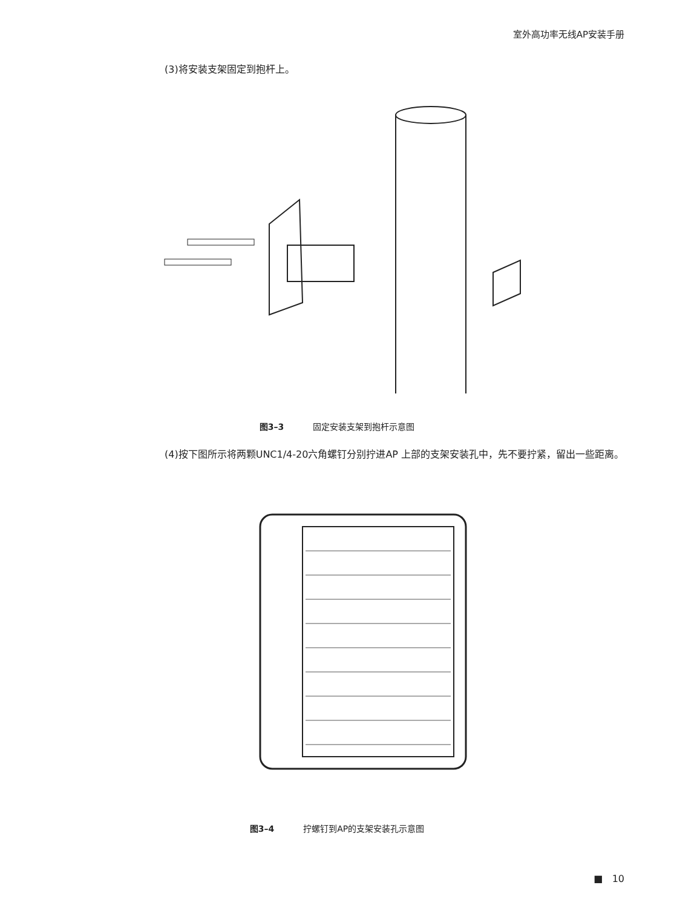室外高功率无线AP安装手册
(3)将安装支架固定到抱杆上。
图3–3 固定安装支架到抱杆示意图
(4)按下图所示将两颗UNC1/4-20六角螺钉分别拧进AP 上部的支架安装孔中，先不要拧紧，留出一些距离。
图3–4 拧螺钉到AP的支架安装孔示意图
■ 10